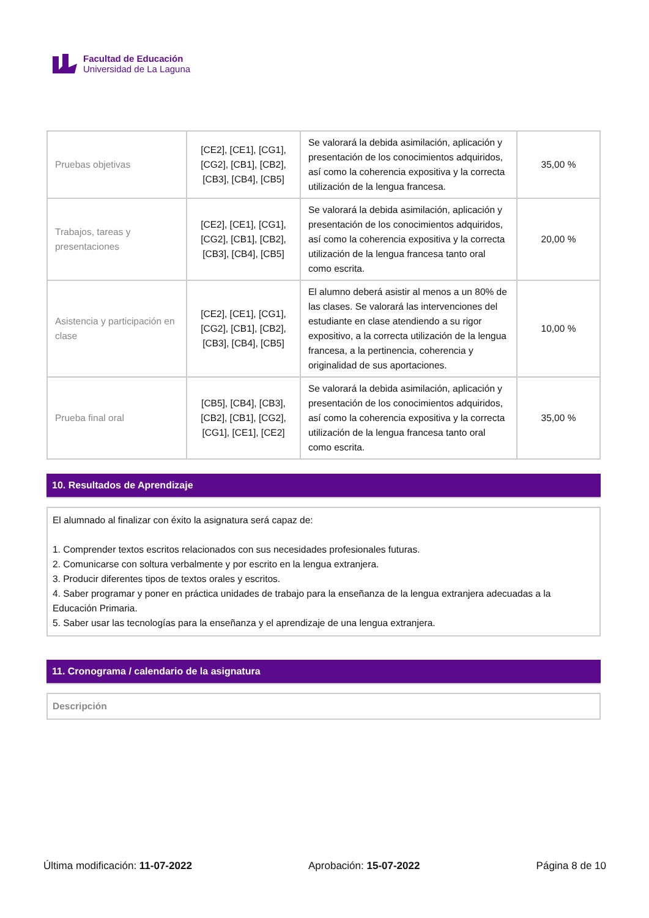Facultad de Educación
Universidad de La Laguna
| Pruebas objetivas | [CE2], [CE1], [CG1], [CG2], [CB1], [CB2], [CB3], [CB4], [CB5] | Se valorará la debida asimilación, aplicación y presentación de los conocimientos adquiridos, así como la coherencia expositiva y la correcta utilización de la lengua francesa. | 35,00 % |
| Trabajos, tareas y presentaciones | [CE2], [CE1], [CG1], [CG2], [CB1], [CB2], [CB3], [CB4], [CB5] | Se valorará la debida asimilación, aplicación y presentación de los conocimientos adquiridos, así como la coherencia expositiva y la correcta utilización de la lengua francesa tanto oral como escrita. | 20,00 % |
| Asistencia y participación en clase | [CE2], [CE1], [CG1], [CG2], [CB1], [CB2], [CB3], [CB4], [CB5] | El alumno deberá asistir al menos a un 80% de las clases. Se valorará las intervenciones del estudiante en clase atendiendo a su rigor expositivo, a la correcta utilización de la lengua francesa, a la pertinencia, coherencia y originalidad de sus aportaciones. | 10,00 % |
| Prueba final oral | [CB5], [CB4], [CB3], [CB2], [CB1], [CG2], [CG1], [CE1], [CE2] | Se valorará la debida asimilación, aplicación y presentación de los conocimientos adquiridos, así como la coherencia expositiva y la correcta utilización de la lengua francesa tanto oral como escrita. | 35,00 % |
10. Resultados de Aprendizaje
El alumnado al finalizar con éxito la asignatura será capaz de:
1. Comprender textos escritos relacionados con sus necesidades profesionales futuras.
2. Comunicarse con soltura verbalmente y por escrito en la lengua extranjera.
3. Producir diferentes tipos de textos orales y escritos.
4. Saber programar y poner en práctica unidades de trabajo para la enseñanza de la lengua extranjera adecuadas a la Educación Primaria.
5. Saber usar las tecnologías para la enseñanza y el aprendizaje de una lengua extranjera.
11. Cronograma / calendario de la asignatura
Descripción
Última modificación: 11-07-2022 Aprobación: 15-07-2022 Página 8 de 10